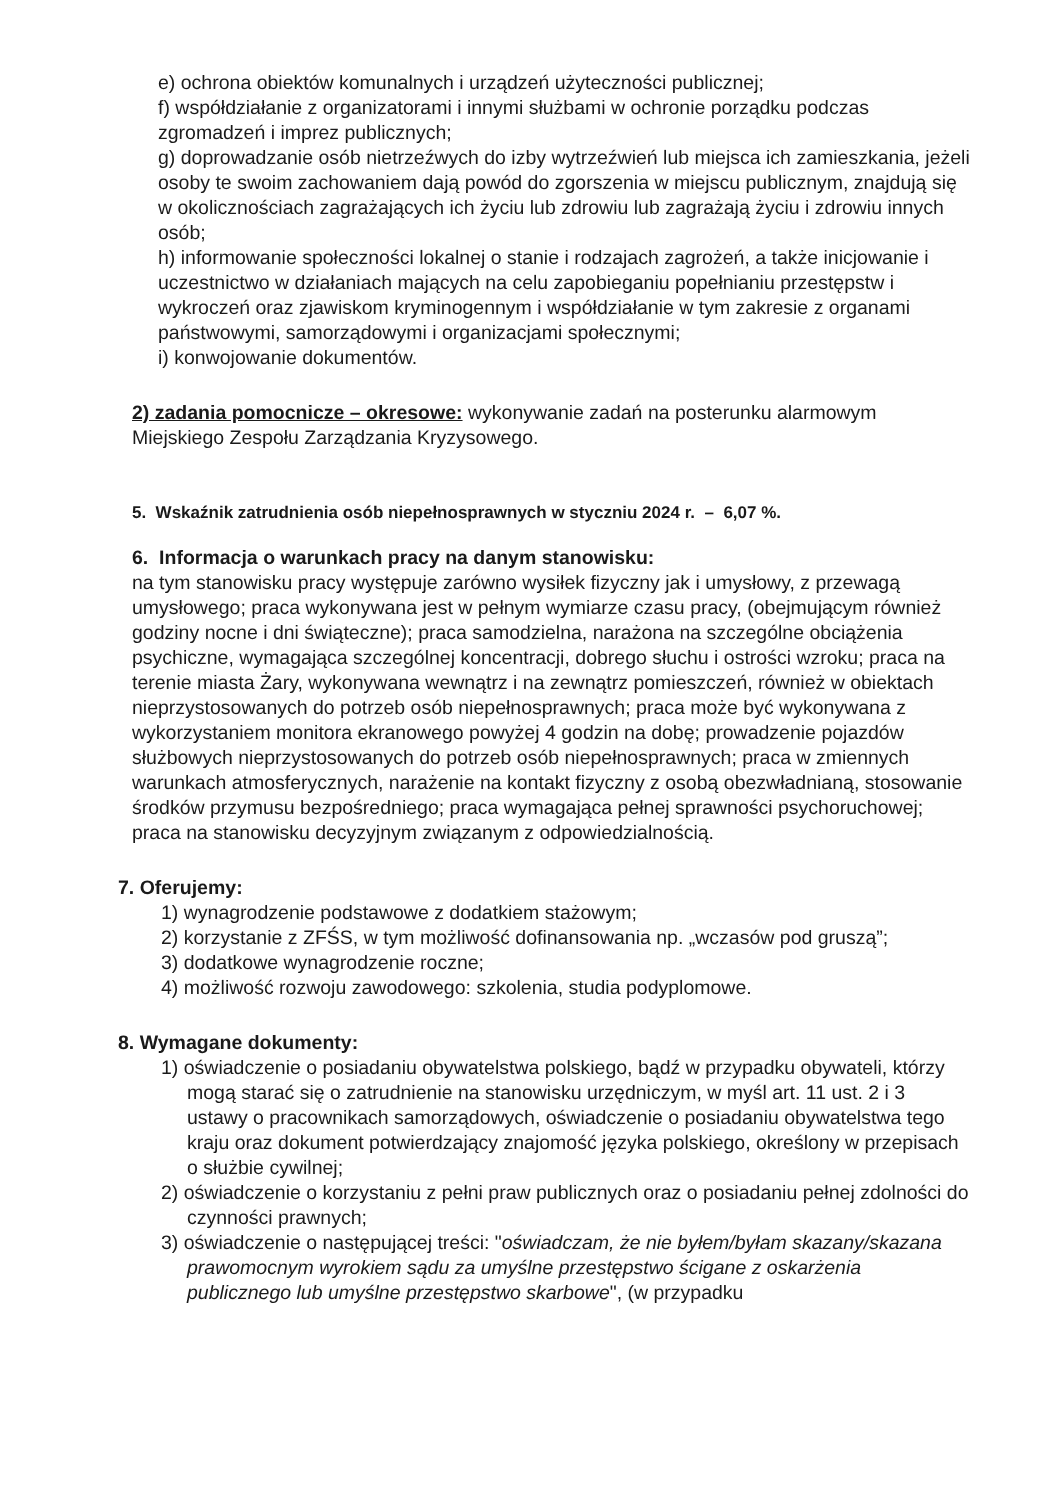e) ochrona obiektów komunalnych i urządzeń użyteczności publicznej;
f) współdziałanie z organizatorami i innymi służbami w ochronie porządku podczas zgromadzeń i imprez publicznych;
g) doprowadzanie osób nietrzeźwych do izby wytrzeźwień lub miejsca ich zamieszkania, jeżeli osoby te swoim zachowaniem dają powód do zgorszenia w miejscu publicznym, znajdują się w okolicznościach zagrażających ich życiu lub zdrowiu lub zagrażają życiu i zdrowiu innych osób;
h) informowanie społeczności lokalnej o stanie i rodzajach zagrożeń, a także inicjowanie i uczestnictwo w działaniach mających na celu zapobieganiu popełnianiu przestępstw i wykroczeń oraz zjawiskom kryminogennym i współdziałanie w tym zakresie z organami państwowymi, samorządowymi i organizacjami społecznymi;
i) konwojowanie dokumentów.
2) zadania pomocnicze – okresowe: wykonywanie zadań na posterunku alarmowym Miejskiego Zespołu Zarządzania Kryzysowego.
5. Wskaźnik zatrudnienia osób niepełnosprawnych w styczniu 2024 r. – 6,07 %.
6. Informacja o warunkach pracy na danym stanowisku:
na tym stanowisku pracy występuje zarówno wysiłek fizyczny jak i umysłowy, z przewagą umysłowego; praca wykonywana jest w pełnym wymiarze czasu pracy, (obejmującym również godziny nocne i dni świąteczne); praca samodzielna, narażona na szczególne obciążenia psychiczne, wymagająca szczególnej koncentracji, dobrego słuchu i ostrości wzroku; praca na terenie miasta Żary, wykonywana wewnątrz i na zewnątrz pomieszczeń, również w obiektach nieprzystosowanych do potrzeb osób niepełnosprawnych; praca może być wykonywana z wykorzystaniem monitora ekranowego powyżej 4 godzin na dobę; prowadzenie pojazdów służbowych nieprzystosowanych do potrzeb osób niepełnosprawnych; praca w zmiennych warunkach atmosferycznych, narażenie na kontakt fizyczny z osobą obezwładnianą, stosowanie środków przymusu bezpośredniego; praca wymagająca pełnej sprawności psychoruchowej; praca na stanowisku decyzyjnym związanym z odpowiedzialnością.
7. Oferujemy:
1) wynagrodzenie podstawowe z dodatkiem stażowym;
2) korzystanie z ZFŚS, w tym możliwość dofinansowania np. „wczasów pod gruszą”;
3) dodatkowe wynagrodzenie roczne;
4) możliwość rozwoju zawodowego: szkolenia, studia podyplomowe.
8. Wymagane dokumenty:
1) oświadczenie o posiadaniu obywatelstwa polskiego, bądź w przypadku obywateli, którzy mogą starać się o zatrudnienie na stanowisku urzędniczym, w myśl art. 11 ust. 2 i 3 ustawy o pracownikach samorządowych, oświadczenie o posiadaniu obywatelstwa tego kraju oraz dokument potwierdzający znajomość języka polskiego, określony w przepisach o służbie cywilnej;
2) oświadczenie o korzystaniu z pełni praw publicznych oraz o posiadaniu pełnej zdolności do czynności prawnych;
3) oświadczenie o następującej treści: "oświadczam, że nie byłem/byłam skazany/skazana prawomocnym wyrokiem sądu za umyślne przestępstwo ścigane z oskarżenia publicznego lub umyślne przestępstwo skarbowe", (w przypadku